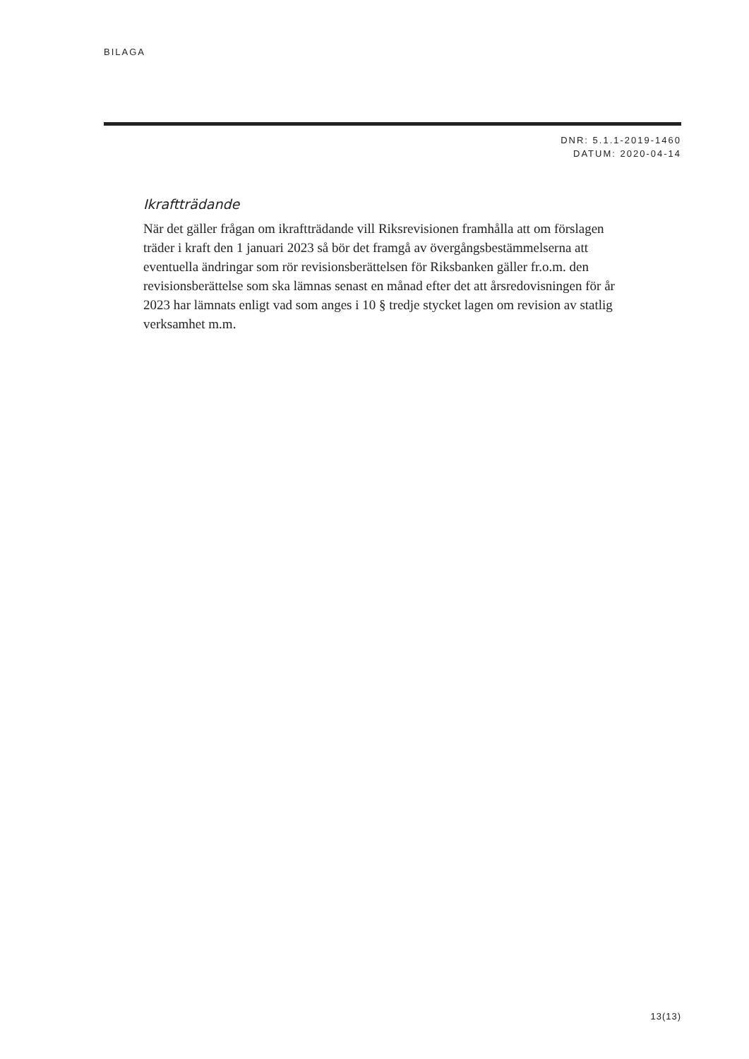BILAGA
DNR: 5.1.1-2019-1460
DATUM: 2020-04-14
Ikraftträdande
När det gäller frågan om ikraftträdande vill Riksrevisionen framhålla att om förslagen träder i kraft den 1 januari 2023 så bör det framgå av övergångsbestämmelserna att eventuella ändringar som rör revisionsberättelsen för Riksbanken gäller fr.o.m. den revisionsberättelse som ska lämnas senast en månad efter det att årsredovisningen för år 2023 har lämnats enligt vad som anges i 10 § tredje stycket lagen om revision av statlig verksamhet m.m.
13(13)